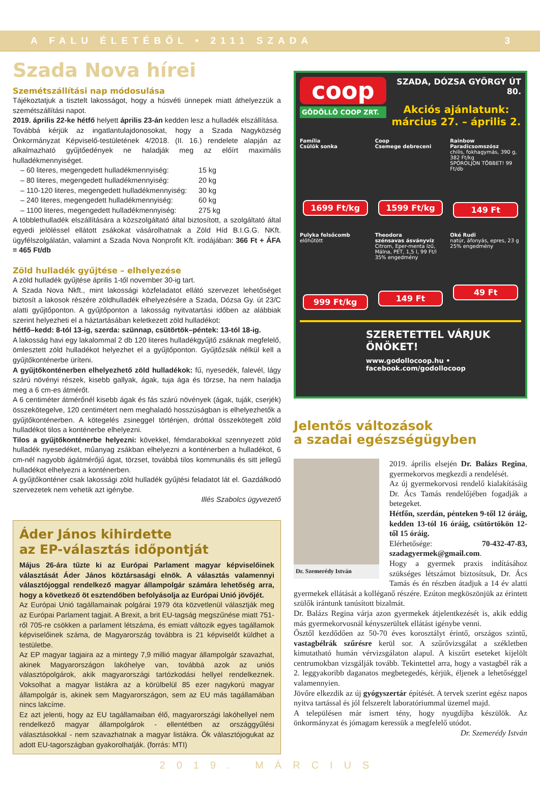A FALU ÉLETÉBŐL • 2111 SZADA 3
Szada Nova hírei
Szemétszállítási nap módosulása
Tájékoztatjuk a tisztelt lakosságot, hogy a húsvéti ünnepek miatt áthelyezzük a szemétszállítási napot.
2019. április 22-ke hétfő helyett április 23-án kedden lesz a hulladék elszállítása.
Továbbá kérjük az ingatlantulajdonosokat, hogy a Szada Nagyközség Önkormányzat Képviselő-testületének 4/2018. (II. 16.) rendelete alapján az alkalmazható gyűjtőedények ne haladják meg az előírt maximális hulladékmennyiséget.
– 60 literes, megengedett hulladékmennyiség: 15 kg – 80 literes, megengedett hulladékmennyiség: 20 kg – 110-120 literes, megengedett hulladékmennyiség: 30 kg – 240 literes, megengedett hulladékmennyiség: 60 kg – 1100 literes, megengedett hulladékmennyiség: 275 kg
A többlethulladék elszállítására a közszolgáltató által biztosított, a szolgáltató által egyedi jelöléssel ellátott zsákokat vásárolhatnak a Zöld Híd B.I.G.G. NKft. ügyfélszolgálatán, valamint a Szada Nova Nonprofit Kft. irodájában: 366 Ft + ÁFA = 465 Ft/db
Zöld hulladék gyűjtése – elhelyezése
A zöld hulladék gyűjtése április 1-től november 30-ig tart.
A Szada Nova Nkft., mint lakossági közfeladatot ellátó szervezet lehetőséget biztosít a lakosok részére zöldhulladék elhelyezésére a Szada, Dózsa Gy. út 23/C alatti gyűjtőponton. A gyűjtőponton a lakosság nyitvatartási időben az alábbiak szerint helyezheti el a háztartásában keletkezett zöld hulladékot:
hétfő–kedd: 8-tól 13-ig, szerda: szünnap, csütörtök–péntek: 13-tól 18-ig.
A lakosság havi egy lakalommal 2 db 120 literes hulladékgyűjtő zsáknak megfelelő, ömlesztett zöld hulladékot helyezhet el a gyűjtőponton. Gyűjtőzsák nélkül kell a gyűjtőkonténerbe üríteni.
A gyűjtőkonténerben elhelyezhető zöld hulladékok: fű, nyesedék, falevél, lágy szárú növényi részek, kisebb gallyak, ágak, tuja ága és törzse, ha nem haladja meg a 6 cm-es átmérőt.
A 6 centiméter átmérőnél kisebb ágak és fás szárú növények (ágak, tuják, cserjék) összekötegelve, 120 centimétert nem meghaladó hosszúságban is elhelyezhetők a gyűjtőkonténerben. A kötegelés zsineggel történjen, dróttal összekötegelt zöld hulladékot tilos a konténerbe elhelyezni.
Tilos a gyűjtőkonténerbe helyezni: kövekkel, fémdarabokkal szennyezett zöld hulladék nyesedéket, műanyag zsákban elhelyezni a konténerben a hulladékot, 6 cm-nél nagyobb ágátmérőjű ágat, törzset, továbbá tilos kommunális és sitt jellegű hulladékot elhelyezni a konténerben.
A gyűjtőkonténer csak lakossági zöld hulladék gyűjtési feladatot lát el. Gazdálkodó szervezetek nem vehetik azt igénybe.
Illés Szabolcs ügyvezető
Áder János kihirdette
az EP-választás időpontját
Május 26-ára tűzte ki az Európai Parlament magyar képviselőinek választását Áder János köztársasági elnök. A választás valamennyi választójoggal rendelkező magyar állampolgár számára lehetőség arra, hogy a következő öt esztendőben befolyásolja az Európai Unió jövőjét.
Az Európai Unió tagállamainak polgárai 1979 óta közvetlenül választják meg az Európai Parlament tagjait. A Brexit, a brit EU-tagság megszűnése miatt 751-ről 705-re csökken a parlament létszáma, és emiatt változik egyes tagállamok képviselőinek száma, de Magyarország továbbra is 21 képviselőt küldhet a testületbe.
Az EP magyar tagjaira az a mintegy 7,9 millió magyar állampolgár szavazhat, akinek Magyarországon lakóhelye van, továbbá azok az uniós választópolgárok, akik magyarországi tartózkodási hellyel rendelkeznek. Voksolhat a magyar listákra az a körülbelül 85 ezer nagykorú magyar állampolgár is, akinek sem Magyarországon, sem az EU más tagállamában nincs lakcíme.
Ez azt jelenti, hogy az EU tagállamaiban élő, magyarországi lakóhellyel nem rendelkező magyar állampolgárok - ellentétben az országgyűlési választásokkal - nem szavazhatnak a magyar listákra. Ők választójogukat az adott EU-tagországban gyakorolhatják. (forrás: MTI)
coop
GÖDÖLLŐ COOP ZRT.
SZADA, DÓZSA GYÖRGY ÚT 80.
Akciós ajánlatunk:
március 27. – április 2.
Família
Csülök sonka
1699 Ft/kg
Coop
Csemege debreceni
1599 Ft/kg
Rainbow
Paradicsomszósz
chilis, fokhagymás, 390 g, 382 Ft/kg
SPÓROLJON TÖBBET! 99 Ft/db
149 Ft
Pulyka felsőcomb
előhűtött
999 Ft/kg
Theodora
szénsavas ásványvíz
Citrom, Eper-menta ízű, Málna, PET, 1,5 l, 99 Ft/l
35% engedmény
149 Ft
Oké Rudi
natúr, áfonyás, epres, 23 g
25% engedmény
49 Ft
SZERETETTEL VÁRJUK ÖNÖKET!
www.godollocoop.hu • facebook.com/godollocoop
Jelentős változások
a szadai egészségügyben
Dr. Szemerédy István
2019. április elsején Dr. Balázs Regina, gyermekorvos megkezdi a rendelését.
Az új gyermekorvosi rendelő kialakításáig Dr. Ács Tamás rendelőjében fogadják a betegeket.
Hétfőn, szerdán, pénteken 9-től 12 óráig, kedden 13-tól 16 óráig, csütörtökön 12-től 15 óráig.
Elérhetősége: 70-432-47-83, szadagyermek@gmail.com.
Hogy a gyermek praxis indításához szükséges létszámot biztosítsuk, Dr. Ács Tamás és én részben átadjuk a 14 év alatti gyermekek ellátását a kolléganő részére. Ezúton megköszönjük az érintett szülők irántunk tanúsított bizalmát.
Dr. Balázs Regina várja azon gyermekek átjelentkezését is, akik eddig más gyermekorvosnál kényszerültek ellátást igénybe venni.
Ősztől kezdődően az 50-70 éves korosztályt érintő, országos szintű, vastagbélrák szűrésre kerül sor. A szűrővizsgálat a székletben kimutatható humán vérvizsgálaton alapul. A kiszűrt eseteket kijelölt centrumokban vizsgálják tovább. Tekintettel arra, hogy a vastagbél rák a 2. leggyakoribb daganatos megbetegedés, kérjük, éljenek a lehetőséggel valamennyien.
Jövőre elkezdik az új gyógyszertár építését. A tervek szerint egész napos nyitva tartással és jól felszerelt laboratóriummal üzemel majd.
A településen már ismert tény, hogy nyugdíjba készülök. Az önkormányzat és jómagam keressük a megfelelő utódot.
Dr. Szemerédy István
2019. MÁRCIUS